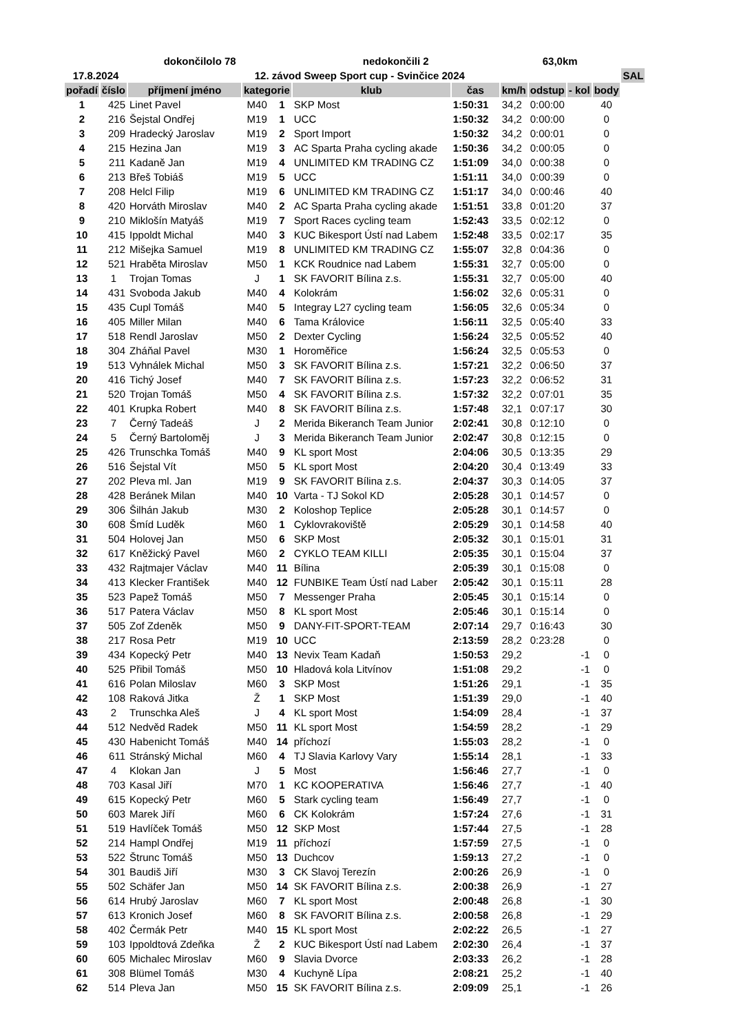| | | dokončilolo 78 | | | nedokončili 2 | | | 63,0km | | | |
| --- | --- | --- | --- | --- | --- | --- | --- | --- | --- | --- | --- |
| 17.8.2024 | | 12. závod Sweep Sport cup - Svinčice 2024 | | | | | | | | | SAL |
| pořadí | číslo | příjmení jméno | kategorie | | klub | čas | km/h | odstup | - kol | body | |
| 1 | 425 | Linet Pavel | M40 | 1 | SKP Most | 1:50:31 | 34,2 | 0:00:00 | | 40 | |
| 2 | 216 | Šejstal Ondřej | M19 | 1 | UCC | 1:50:32 | 34,2 | 0:00:00 | | 0 | |
| 3 | 209 | Hradecký Jaroslav | M19 | 2 | Sport Import | 1:50:32 | 34,2 | 0:00:01 | | 0 | |
| 4 | 215 | Hezina Jan | M19 | 3 | AC Sparta Praha cycling akade | 1:50:36 | 34,2 | 0:00:05 | | 0 | |
| 5 | 211 | Kadaně Jan | M19 | 4 | UNLIMITED KM TRADING CZ | 1:51:09 | 34,0 | 0:00:38 | | 0 | |
| 6 | 213 | Břeš Tobiáš | M19 | 5 | UCC | 1:51:11 | 34,0 | 0:00:39 | | 0 | |
| 7 | 208 | Helcl Filip | M19 | 6 | UNLIMITED KM TRADING CZ | 1:51:17 | 34,0 | 0:00:46 | | 40 | |
| 8 | 420 | Horváth Miroslav | M40 | 2 | AC Sparta Praha cycling akade | 1:51:51 | 33,8 | 0:01:20 | | 37 | |
| 9 | 210 | Miklošín Matyáš | M19 | 7 | Sport Races cycling team | 1:52:43 | 33,5 | 0:02:12 | | 0 | |
| 10 | 415 | Ippoldt Michal | M40 | 3 | KUC Bikesport Ústí nad Labem | 1:52:48 | 33,5 | 0:02:17 | | 35 | |
| 11 | 212 | Mišejka Samuel | M19 | 8 | UNLIMITED KM TRADING CZ | 1:55:07 | 32,8 | 0:04:36 | | 0 | |
| 12 | 521 | Hraběta Miroslav | M50 | 1 | KCK Roudnice nad Labem | 1:55:31 | 32,7 | 0:05:00 | | 0 | |
| 13 | 1 | Trojan Tomas | J | 1 | SK FAVORIT Bílina z.s. | 1:55:31 | 32,7 | 0:05:00 | | 40 | |
| 14 | 431 | Svoboda Jakub | M40 | 4 | Kolokrám | 1:56:02 | 32,6 | 0:05:31 | | 0 | |
| 15 | 435 | Cupl Tomáš | M40 | 5 | Integray L27 cycling team | 1:56:05 | 32,6 | 0:05:34 | | 0 | |
| 16 | 405 | Miller Milan | M40 | 6 | Tama Královice | 1:56:11 | 32,5 | 0:05:40 | | 33 | |
| 17 | 518 | Rendl Jaroslav | M50 | 2 | Dexter Cycling | 1:56:24 | 32,5 | 0:05:52 | | 40 | |
| 18 | 304 | Zháňal Pavel | M30 | 1 | Horoměřice | 1:56:24 | 32,5 | 0:05:53 | | 0 | |
| 19 | 513 | Vyhnálek Michal | M50 | 3 | SK FAVORIT Bílina z.s. | 1:57:21 | 32,2 | 0:06:50 | | 37 | |
| 20 | 416 | Tichý Josef | M40 | 7 | SK FAVORIT Bílina z.s. | 1:57:23 | 32,2 | 0:06:52 | | 31 | |
| 21 | 520 | Trojan Tomáš | M50 | 4 | SK FAVORIT Bílina z.s. | 1:57:32 | 32,2 | 0:07:01 | | 35 | |
| 22 | 401 | Krupka Robert | M40 | 8 | SK FAVORIT Bílina z.s. | 1:57:48 | 32,1 | 0:07:17 | | 30 | |
| 23 | 7 | Černý Tadeáš | J | 2 | Merida Bikeranch Team Junior | 2:02:41 | 30,8 | 0:12:10 | | 0 | |
| 24 | 5 | Černý Bartoloměj | J | 3 | Merida Bikeranch Team Junior | 2:02:47 | 30,8 | 0:12:15 | | 0 | |
| 25 | 426 | Trunschka Tomáš | M40 | 9 | KL sport Most | 2:04:06 | 30,5 | 0:13:35 | | 29 | |
| 26 | 516 | Šejstal Vít | M50 | 5 | KL sport Most | 2:04:20 | 30,4 | 0:13:49 | | 33 | |
| 27 | 202 | Pleva ml. Jan | M19 | 9 | SK FAVORIT Bílina z.s. | 2:04:37 | 30,3 | 0:14:05 | | 37 | |
| 28 | 428 | Beránek Milan | M40 | 10 | Varta - TJ Sokol KD | 2:05:28 | 30,1 | 0:14:57 | | 0 | |
| 29 | 306 | Šilhán Jakub | M30 | 2 | Koloshop Teplice | 2:05:28 | 30,1 | 0:14:57 | | 0 | |
| 30 | 608 | Šmíd Luděk | M60 | 1 | Cyklovrakoviště | 2:05:29 | 30,1 | 0:14:58 | | 40 | |
| 31 | 504 | Holovej Jan | M50 | 6 | SKP Most | 2:05:32 | 30,1 | 0:15:01 | | 31 | |
| 32 | 617 | Kněžický Pavel | M60 | 2 | CYKLO TEAM KILLI | 2:05:35 | 30,1 | 0:15:04 | | 37 | |
| 33 | 432 | Rajtmajer Václav | M40 | 11 | Bílina | 2:05:39 | 30,1 | 0:15:08 | | 0 | |
| 34 | 413 | Klecker František | M40 | 12 | FUNBIKE Team Ústí nad Laber | 2:05:42 | 30,1 | 0:15:11 | | 28 | |
| 35 | 523 | Papež Tomáš | M50 | 7 | Messenger Praha | 2:05:45 | 30,1 | 0:15:14 | | 0 | |
| 36 | 517 | Patera Václav | M50 | 8 | KL sport Most | 2:05:46 | 30,1 | 0:15:14 | | 0 | |
| 37 | 505 | Zof Zdeněk | M50 | 9 | DANY-FIT-SPORT-TEAM | 2:07:14 | 29,7 | 0:16:43 | | 30 | |
| 38 | 217 | Rosa Petr | M19 | 10 | UCC | 2:13:59 | 28,2 | 0:23:28 | | 0 | |
| 39 | 434 | Kopecký Petr | M40 | 13 | Nevix Team Kadaň | 1:50:53 | 29,2 | | -1 | 0 | |
| 40 | 525 | Přibil Tomáš | M50 | 10 | Hladová kola Litvínov | 1:51:08 | 29,2 | | -1 | 0 | |
| 41 | 616 | Polan Miloslav | M60 | 3 | SKP Most | 1:51:26 | 29,1 | | -1 | 35 | |
| 42 | 108 | Raková Jitka | Ž | 1 | SKP Most | 1:51:39 | 29,0 | | -1 | 40 | |
| 43 | 2 | Trunschka Aleš | J | 4 | KL sport Most | 1:54:09 | 28,4 | | -1 | 37 | |
| 44 | 512 | Nedvěd Radek | M50 | 11 | KL sport Most | 1:54:59 | 28,2 | | -1 | 29 | |
| 45 | 430 | Habenicht Tomáš | M40 | 14 | příchozí | 1:55:03 | 28,2 | | -1 | 0 | |
| 46 | 611 | Stránský Michal | M60 | 4 | TJ Slavia Karlovy Vary | 1:55:14 | 28,1 | | -1 | 33 | |
| 47 | 4 | Klokan Jan | J | 5 | Most | 1:56:46 | 27,7 | | -1 | 0 | |
| 48 | 703 | Kasal Jiří | M70 | 1 | KC KOOPERATIVA | 1:56:46 | 27,7 | | -1 | 40 | |
| 49 | 615 | Kopecký Petr | M60 | 5 | Stark cycling team | 1:56:49 | 27,7 | | -1 | 0 | |
| 50 | 603 | Marek Jiří | M60 | 6 | CK Kolokrám | 1:57:24 | 27,6 | | -1 | 31 | |
| 51 | 519 | Havlíček Tomáš | M50 | 12 | SKP Most | 1:57:44 | 27,5 | | -1 | 28 | |
| 52 | 214 | Hampl Ondřej | M19 | 11 | příchozí | 1:57:59 | 27,5 | | -1 | 0 | |
| 53 | 522 | Štrunc Tomáš | M50 | 13 | Duchcov | 1:59:13 | 27,2 | | -1 | 0 | |
| 54 | 301 | Baudiš Jiří | M30 | 3 | CK Slavoj Terezín | 2:00:26 | 26,9 | | -1 | 0 | |
| 55 | 502 | Schäfer Jan | M50 | 14 | SK FAVORIT Bílina z.s. | 2:00:38 | 26,9 | | -1 | 27 | |
| 56 | 614 | Hrubý Jaroslav | M60 | 7 | KL sport Most | 2:00:48 | 26,8 | | -1 | 30 | |
| 57 | 613 | Kronich Josef | M60 | 8 | SK FAVORIT Bílina z.s. | 2:00:58 | 26,8 | | -1 | 29 | |
| 58 | 402 | Čermák Petr | M40 | 15 | KL sport Most | 2:02:22 | 26,5 | | -1 | 27 | |
| 59 | 103 | Ippoldtová Zdeňka | Ž | 2 | KUC Bikesport Ústí nad Labem | 2:02:30 | 26,4 | | -1 | 37 | |
| 60 | 605 | Michalec Miroslav | M60 | 9 | Slavia Dvorce | 2:03:33 | 26,2 | | -1 | 28 | |
| 61 | 308 | Blümel Tomáš | M30 | 4 | Kuchyně Lípa | 2:08:21 | 25,2 | | -1 | 40 | |
| 62 | 514 | Pleva Jan | M50 | 15 | SK FAVORIT Bílina z.s. | 2:09:09 | 25,1 | | -1 | 26 | |